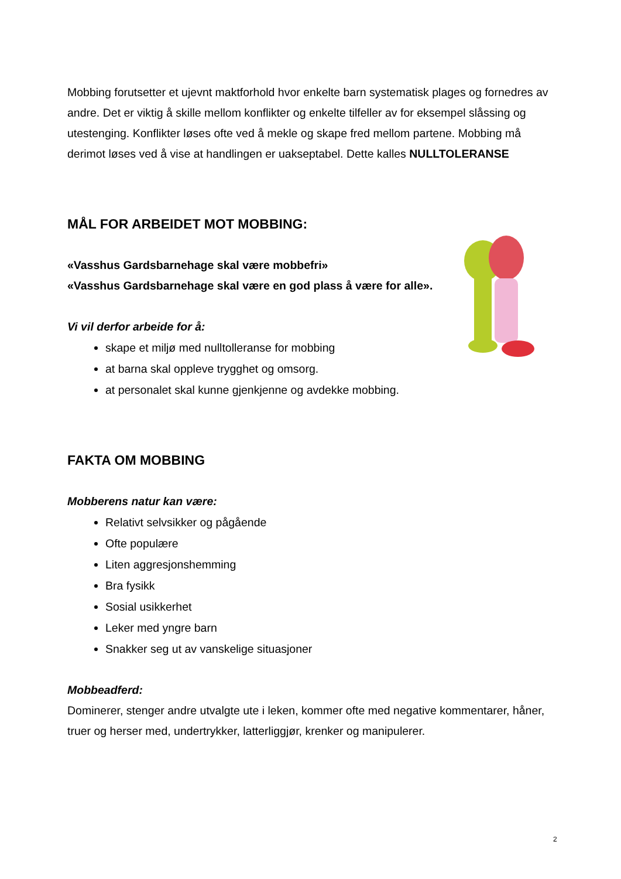Mobbing forutsetter et ujevnt maktforhold hvor enkelte barn systematisk plages og fornedres av andre. Det er viktig å skille mellom konflikter og enkelte tilfeller av for eksempel slåssing og utestenging. Konflikter løses ofte ved å mekle og skape fred mellom partene. Mobbing må derimot løses ved å vise at handlingen er uakseptabel. Dette kalles NULLTOLERANSE
MÅL FOR ARBEIDET MOT MOBBING:
«Vasshus Gardsbarnehage skal være mobbefri»
«Vasshus Gardsbarnehage skal være en god plass å være for alle».
Vi vil derfor arbeide for å:
skape et miljø med nulltolleranse for mobbing
at barna skal oppleve trygghet og omsorg.
at personalet skal kunne gjenkjenne og avdekke mobbing.
FAKTA OM MOBBING
Mobberens natur kan være:
Relativt selvsikker og pågående
Ofte populære
Liten aggresjonshemming
Bra fysikk
Sosial usikkerhet
Leker med yngre barn
Snakker seg ut av vanskelige situasjoner
Mobbeadferd:
Dominerer, stenger andre utvalgte ute i leken, kommer ofte med negative kommentarer, håner, truer og herser med, undertrykker, latterliggjør, krenker og manipulerer.
2